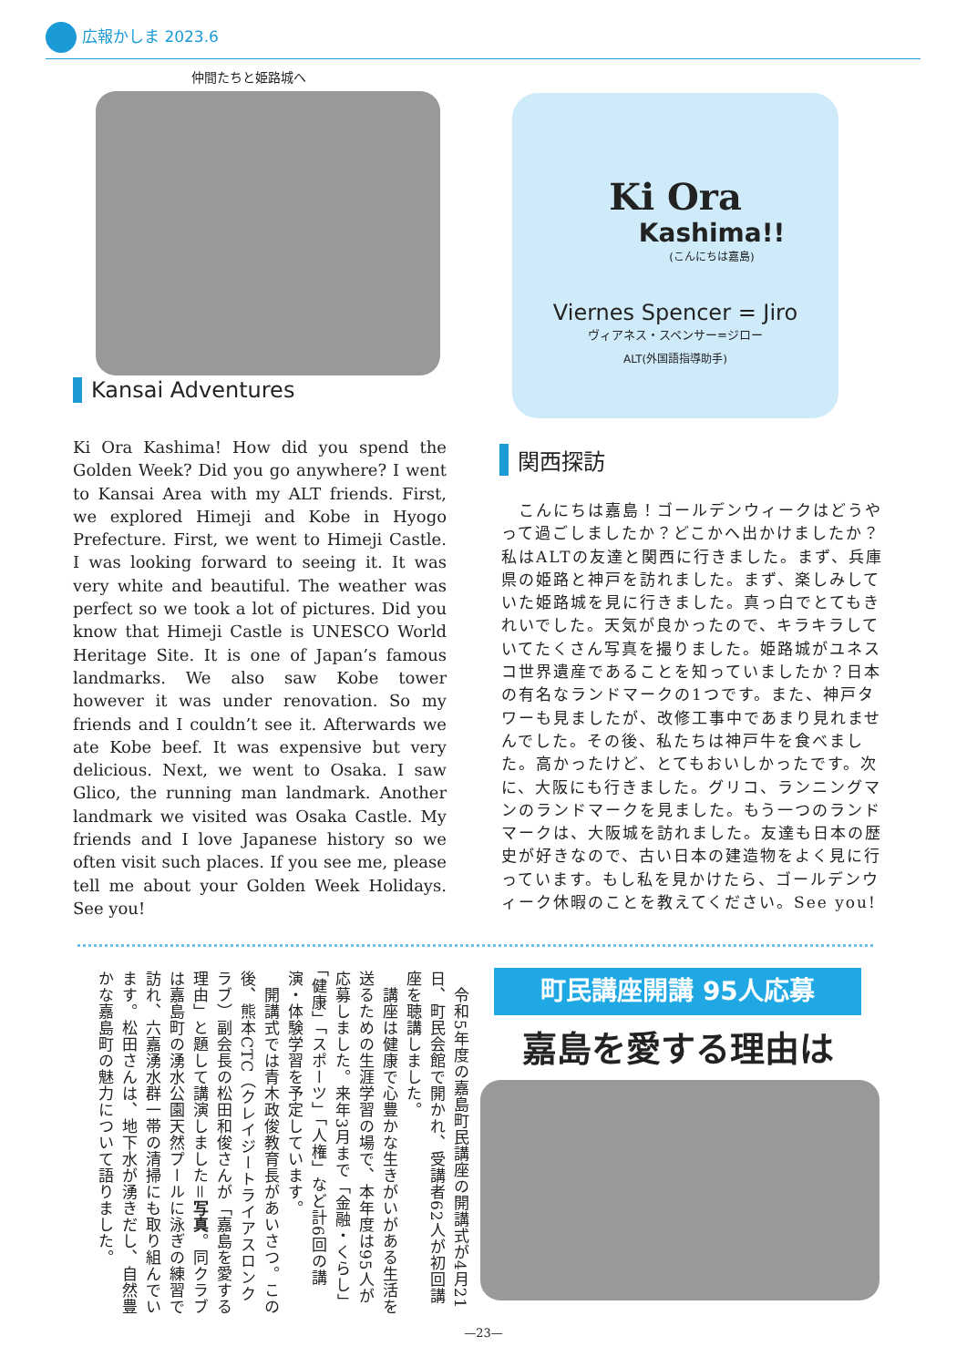広報かしま 2023.6
仲間たちと姫路城へ
Ki Ora
Kashima!!
(こんにちは嘉島)
Viernes Spencer = Jiro
ヴィアネス・スペンサー=ジロー
ALT(外国語指導助手)
Kansai Adventures
Ki Ora Kashima! How did you spend the Golden Week? Did you go anywhere? I went to Kansai Area with my ALT friends. First, we explored Himeji and Kobe in Hyogo Prefecture. First, we went to Himeji Castle. I was looking forward to seeing it. It was very white and beautiful. The weather was perfect so we took a lot of pictures. Did you know that Himeji Castle is UNESCO World Heritage Site. It is one of Japan’s famous landmarks. We also saw Kobe tower however it was under renovation. So my friends and I couldn’t see it. Afterwards we ate Kobe beef. It was expensive but very delicious. Next, we went to Osaka. I saw Glico, the running man landmark. Another landmark we visited was Osaka Castle. My friends and I love Japanese history so we often visit such places. If you see me, please tell me about your Golden Week Holidays. See you!
関西探訪
　こんにちは嘉島！ゴールデンウィークはどうやって過ごしましたか？どこかへ出かけましたか？私はALTの友達と関西に行きました。まず、兵庫県の姫路と神戸を訪れました。まず、楽しみしていた姫路城を見に行きました。真っ白でとてもきれいでした。天気が良かったので、キラキラしていてたくさん写真を撮りました。姫路城がユネスコ世界遺産であることを知っていましたか？日本の有名なランドマークの1つです。また、神戸タワーも見ましたが、改修工事中であまり見れませんでした。その後、私たちは神戸牛を食べました。高かったけど、とてもおいしかったです。次に、大阪にも行きました。グリコ、ランニングマンのランドマークを見ました。もう一つのランドマークは、大阪城を訪れました。友達も日本の歴史が好きなので、古い日本の建造物をよく見に行っています。もし私を見かけたら、ゴールデンウィーク休暇のことを教えてください。See you!
　令和5年度の嘉島町民講座の開講式が4月21日、町民会館で開かれ、受講者62人が初回講座を聴講しました。
　講座は健康で心豊かな生きがいがある生活を送るための生涯学習の場で、本年度は95人が応募しました。来年3月まで「金融・くらし」「健康」「スポーツ」「人権」など計6回の講演・体験学習を予定しています。
　開講式では青木政俊教育長があいさつ。この後、熊本CTC（クレイジートライアスロンクラブ）副会長の松田和俊さんが「嘉島を愛する理由」と題して講演しました＝写真。同クラブは嘉島町の湧水公園天然プールに泳ぎの練習で訪れ、六嘉湧水群一帯の清掃にも取り組んでいます。松田さんは、地下水が湧きだし、自然豊かな嘉島町の魅力について語りました。
町民講座開講 95人応募
嘉島を愛する理由は
—23—